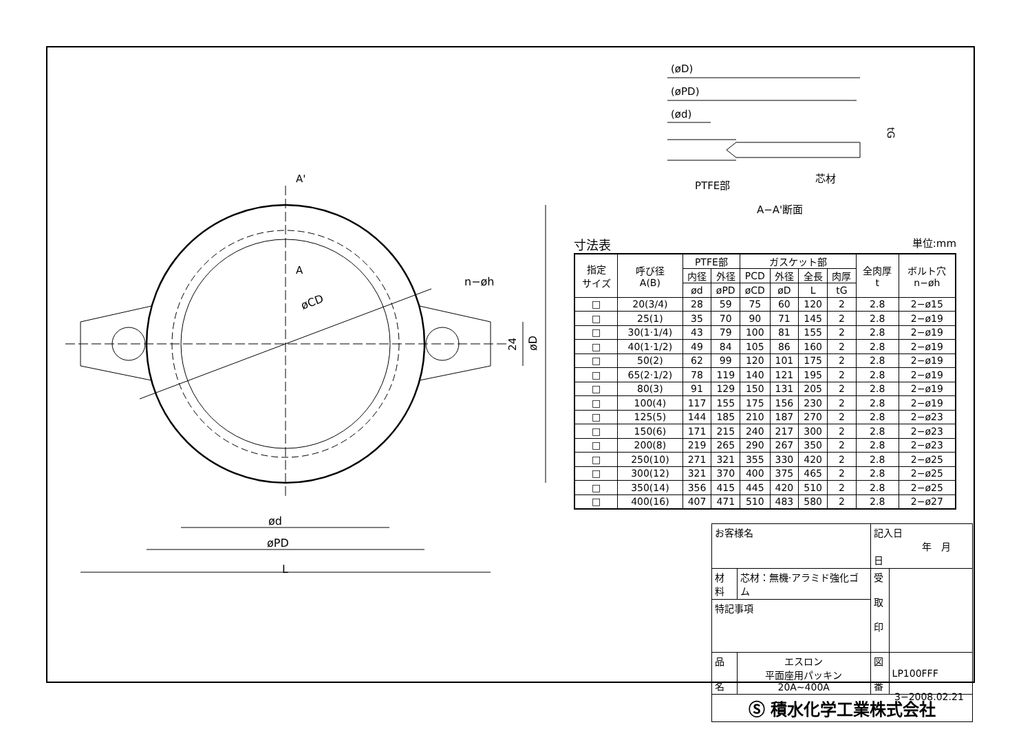øCD
n−øh
ød
øPD
L
øD
24
A'
A
(øD)
(øPD)
(ød)
PTFE部
芯材
A−A'断面
tG
寸法表 単位:mm
| 指定 サイズ | 呼び径 A(B) | PTFE部 | | ガスケット部 | | | | 全肉厚 t | ボルト穴 n−øh |
| --- | --- | --- | --- | --- | --- | --- | --- | --- | --- |
| | | 内径 | 外径 | PCD | 外径 | 全長 | 肉厚 | | |
| | | ød | øPD | øCD | øD | L | tG | | |
| □ | 20(3/4) | 28 | 59 | 75 | 60 | 120 | 2 | 2.8 | 2−ø15 |
| □ | 25(1) | 35 | 70 | 90 | 71 | 145 | 2 | 2.8 | 2−ø19 |
| □ | 30(1·1/4) | 43 | 79 | 100 | 81 | 155 | 2 | 2.8 | 2−ø19 |
| □ | 40(1·1/2) | 49 | 84 | 105 | 86 | 160 | 2 | 2.8 | 2−ø19 |
| □ | 50(2) | 62 | 99 | 120 | 101 | 175 | 2 | 2.8 | 2−ø19 |
| □ | 65(2·1/2) | 78 | 119 | 140 | 121 | 195 | 2 | 2.8 | 2−ø19 |
| □ | 80(3) | 91 | 129 | 150 | 131 | 205 | 2 | 2.8 | 2−ø19 |
| □ | 100(4) | 117 | 155 | 175 | 156 | 230 | 2 | 2.8 | 2−ø19 |
| □ | 125(5) | 144 | 185 | 210 | 187 | 270 | 2 | 2.8 | 2−ø23 |
| □ | 150(6) | 171 | 215 | 240 | 217 | 300 | 2 | 2.8 | 2−ø23 |
| □ | 200(8) | 219 | 265 | 290 | 267 | 350 | 2 | 2.8 | 2−ø23 |
| □ | 250(10) | 271 | 321 | 355 | 330 | 420 | 2 | 2.8 | 2−ø25 |
| □ | 300(12) | 321 | 370 | 400 | 375 | 465 | 2 | 2.8 | 2−ø25 |
| □ | 350(14) | 356 | 415 | 445 | 420 | 510 | 2 | 2.8 | 2−ø25 |
| □ | 400(16) | 407 | 471 | 510 | 483 | 580 | 2 | 2.8 | 2−ø27 |
| お客様名 | | 記入日 年 月 日 | |
| 材料 | 芯材：無機·アラミド強化ゴム | 受 取 印 | |
| 特記事項 | | | |
| 品 名 | エスロン 平面座用パッキン 20A~400A | 図 番 | LP100FFF |
| Ⓢ 積水化学工業株式会社 | | | |
3−2008.02.21